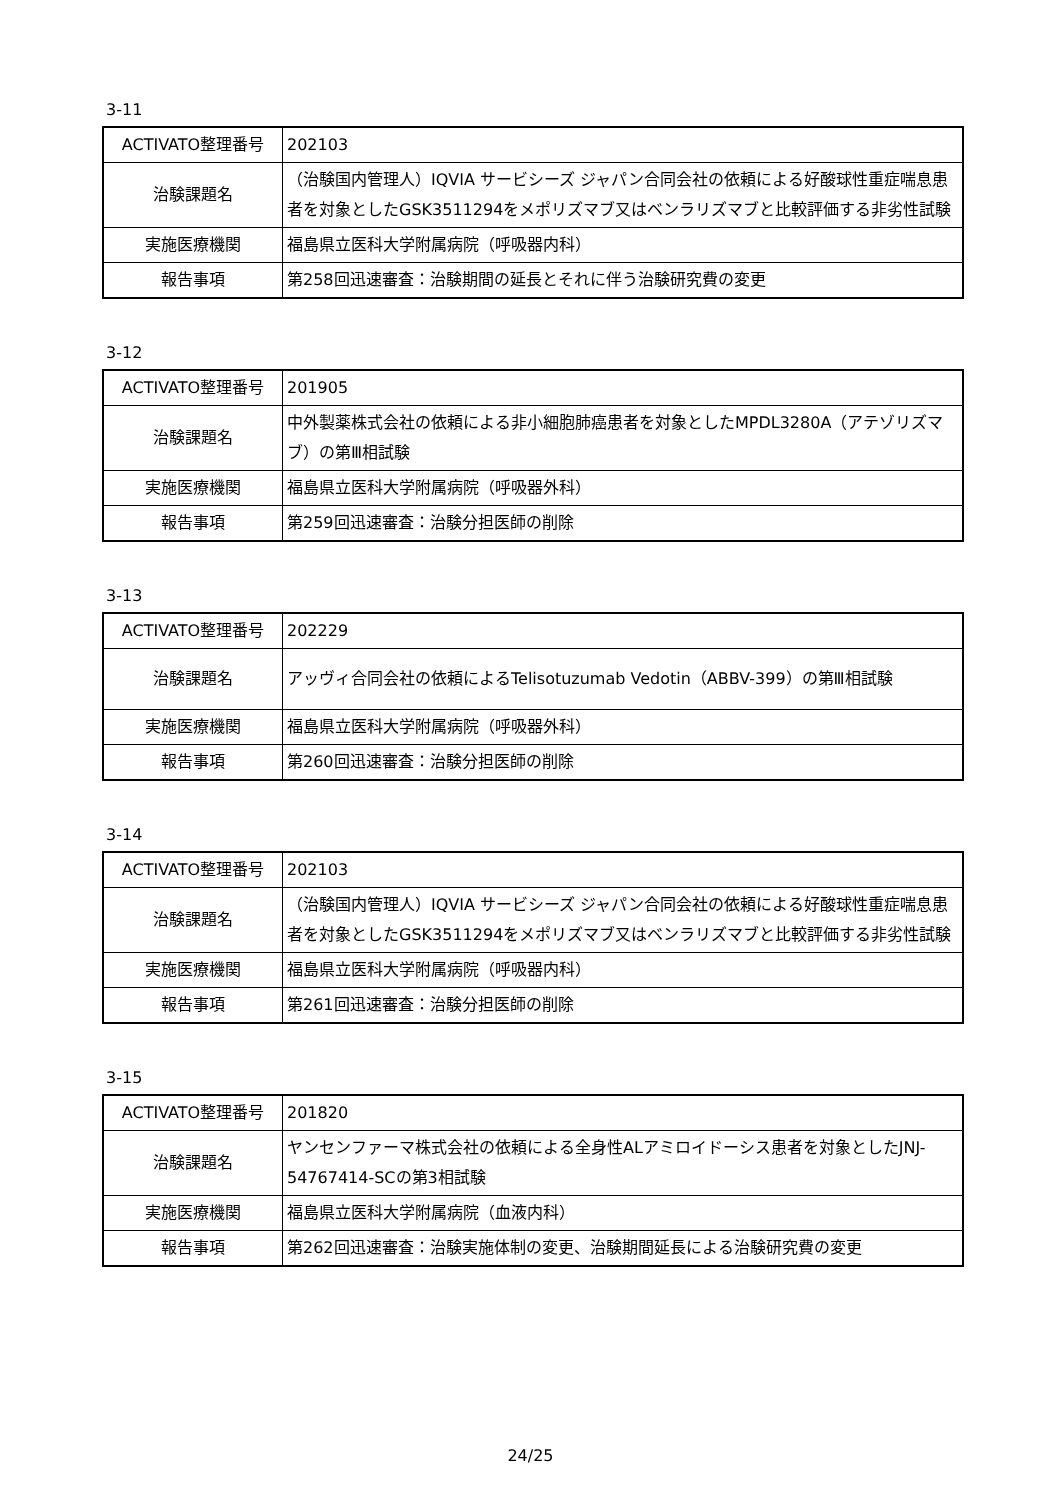3-11
| ACTIVATO整理番号 | 202103 |
| 治験課題名 | （治験国内管理人）IQVIA サービシーズ ジャパン合同会社の依頼による好酸球性重症喘息患者を対象としたGSK3511294をメポリズマブ又はベンラリズマブと比較評価する非劣性試験 |
| 実施医療機関 | 福島県立医科大学附属病院（呼吸器内科） |
| 報告事項 | 第258回迅速審査：治験期間の延長とそれに伴う治験研究費の変更 |
3-12
| ACTIVATO整理番号 | 201905 |
| 治験課題名 | 中外製薬株式会社の依頼による非小細胞肺癌患者を対象としたMPDL3280A（アテゾリズマブ）の第Ⅲ相試験 |
| 実施医療機関 | 福島県立医科大学附属病院（呼吸器外科） |
| 報告事項 | 第259回迅速審査：治験分担医師の削除 |
3-13
| ACTIVATO整理番号 | 202229 |
| 治験課題名 | アッヴィ合同会社の依頼によるTelisotuzumab Vedotin（ABBV-399）の第Ⅲ相試験 |
| 実施医療機関 | 福島県立医科大学附属病院（呼吸器外科） |
| 報告事項 | 第260回迅速審査：治験分担医師の削除 |
3-14
| ACTIVATO整理番号 | 202103 |
| 治験課題名 | （治験国内管理人）IQVIA サービシーズ ジャパン合同会社の依頼による好酸球性重症喘息患者を対象としたGSK3511294をメポリズマブ又はベンラリズマブと比較評価する非劣性試験 |
| 実施医療機関 | 福島県立医科大学附属病院（呼吸器内科） |
| 報告事項 | 第261回迅速審査：治験分担医師の削除 |
3-15
| ACTIVATO整理番号 | 201820 |
| 治験課題名 | ヤンセンファーマ株式会社の依頼による全身性ALアミロイドーシス患者を対象としたJNJ-54767414-SCの第3相試験 |
| 実施医療機関 | 福島県立医科大学附属病院（血液内科） |
| 報告事項 | 第262回迅速審査：治験実施体制の変更、治験期間延長による治験研究費の変更 |
24/25